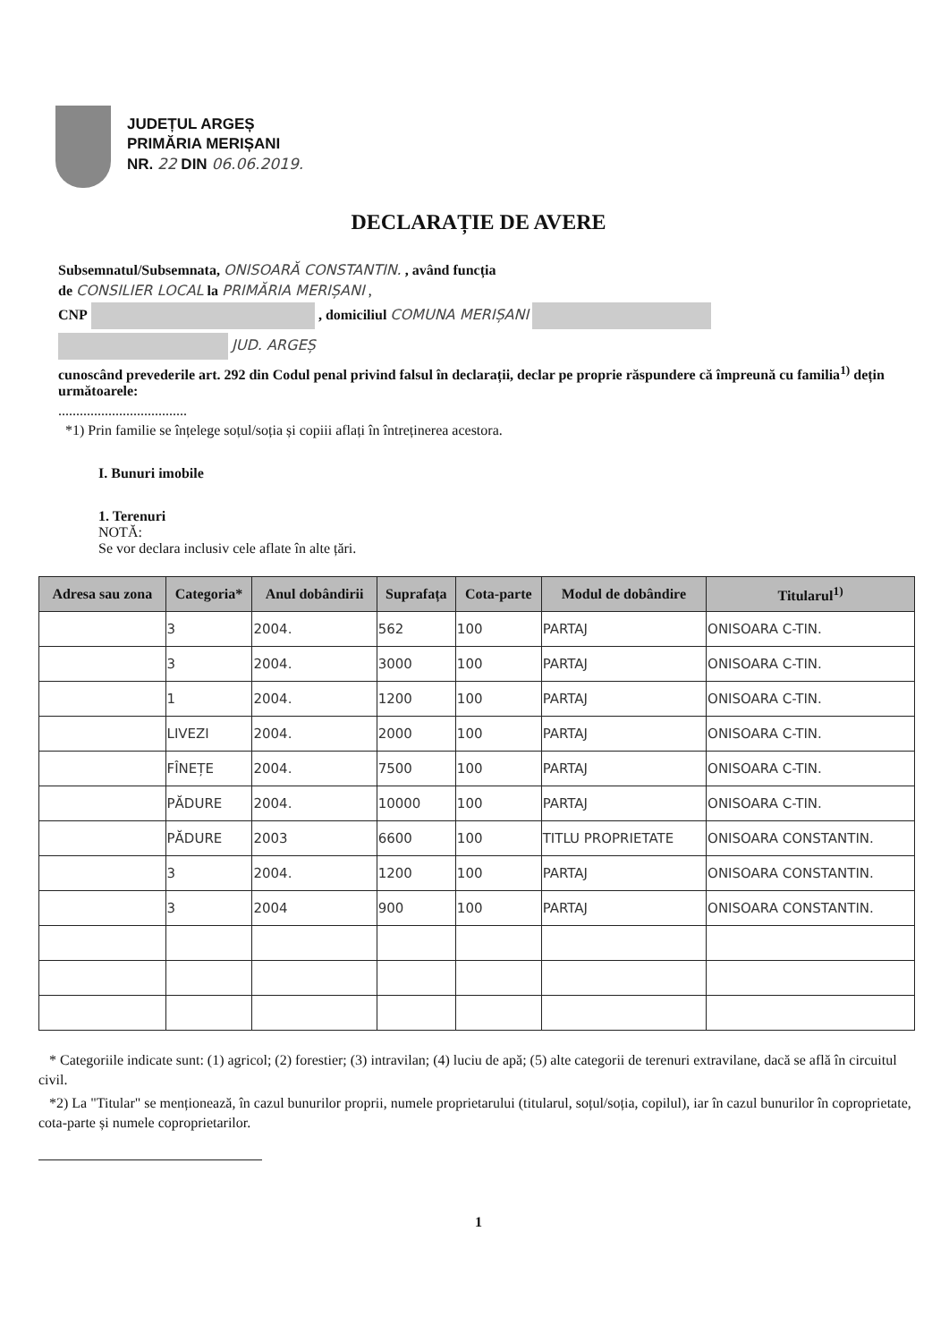JUDEȚUL ARGEȘ
PRIMĂRIA MERIȘANI
NR. 22 DIN 06.06.2019.
DECLARAȚIE DE AVERE
Subsemnatul/Subsemnata, ONISOARĂ CONSTANTIN. , având funcția
de CONSILIER LOCAL la PRIMĂRIA MERIȘANI ,
CNP , domiciliul COMUNA MERIȘANI
JUD. ARGEȘ
cunoscând prevederile art. 292 din Codul penal privind falsul în declarații, declar pe proprie răspundere că împreună cu familia<sup>1)</sup> dețin următoarele:
....................................
*1) Prin familie se înțelege soțul/soția și copiii aflați în întreținerea acestora.
I. Bunuri imobile
1. Terenuri
NOTĂ:
Se vor declara inclusiv cele aflate în alte țări.
| Adresa sau zona | Categoria* | Anul dobândirii | Suprafața | Cota-parte | Modul de dobândire | Titularul<sup>1)</sup> |
| --- | --- | --- | --- | --- | --- | --- |
| | 3 | 2004. | 562 | 100 | PARTAJ | ONISOARA C-TIN. |
| | 3 | 2004. | 3000 | 100 | PARTAJ | ONISOARA C-TIN. |
| | 1 | 2004. | 1200 | 100 | PARTAJ | ONISOARA C-TIN. |
| | LIVEZI | 2004. | 2000 | 100 | PARTAJ | ONISOARA C-TIN. |
| | FÎNEȚE | 2004. | 7500 | 100 | PARTAJ | ONISOARA C-TIN. |
| | PĂDURE | 2004. | 10000 | 100 | PARTAJ | ONISOARA C-TIN. |
| | PĂDURE | 2003 | 6600 | 100 | TITLU PROPRIETATE | ONISOARA CONSTANTIN. |
| | 3 | 2004. | 1200 | 100 | PARTAJ | ONISOARA CONSTANTIN. |
| | 3 | 2004 | 900 | 100 | PARTAJ | ONISOARA CONSTANTIN. |
* Categoriile indicate sunt: (1) agricol; (2) forestier; (3) intravilan; (4) luciu de apă; (5) alte categorii de terenuri extravilane, dacă se află în circuitul civil.
*2) La "Titular" se menționează, în cazul bunurilor proprii, numele proprietarului (titularul, soțul/soția, copilul), iar în cazul bunurilor în coproprietate, cota-parte și numele coproprietarilor.
1